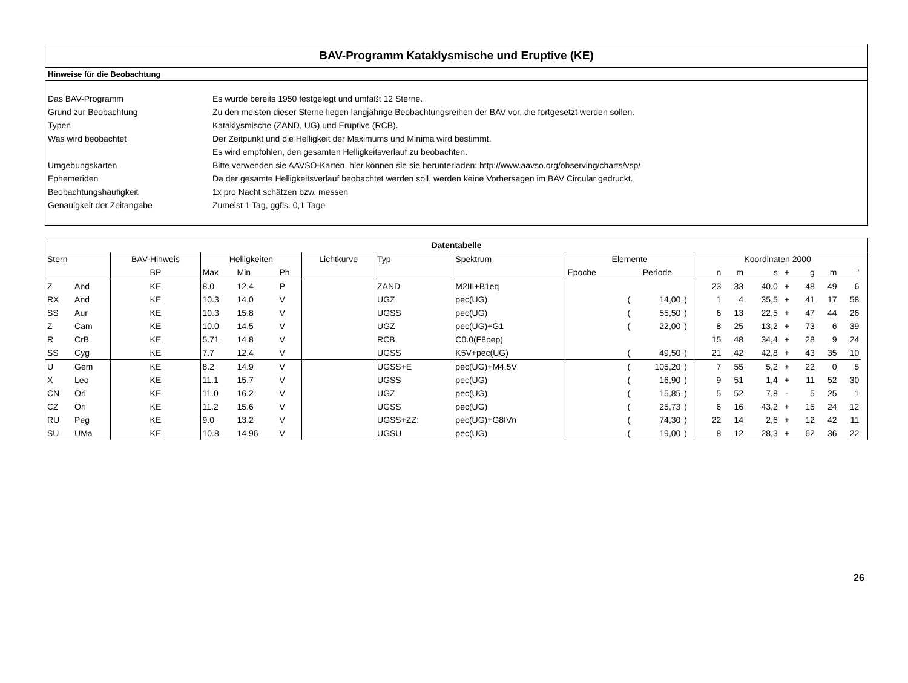BAV-Programm Kataklysmische und Eruptive (KE)
Hinweise für die Beobachtung
| Das BAV-Programm | Es wurde bereits 1950 festgelegt und umfaßt 12 Sterne. |
| Grund zur Beobachtung | Zu den meisten dieser Sterne liegen langjährige Beobachtungsreihen der BAV vor, die fortgesetzt werden sollen. |
| Typen | Kataklysmische (ZAND, UG) und Eruptive (RCB). |
| Was wird beobachtet | Der Zeitpunkt und die Helligkeit der Maximums und Minima wird bestimmt. |
| | Es wird empfohlen, den gesamten Helligkeitsverlauf zu beobachten. |
| Umgebungskarten | Bitte verwenden sie AAVSO-Karten, hier können sie sie herunterladen: http://www.aavso.org/observing/charts/vsp/ |
| Ephemeriden | Da der gesamte Helligkeitsverlauf beobachtet werden soll, werden keine Vorhersagen im BAV Circular gedruckt. |
| Beobachtungshäufigkeit | 1x pro Nacht schätzen bzw. messen |
| Genauigkeit der Zeitangabe | Zumeist 1 Tag, ggfls. 0,1 Tage |
| Datentabelle | | | | | | | | | | | | | | | | | | | | | |
| --- | --- | --- | --- | --- | --- | --- | --- | --- | --- | --- | --- | --- | --- | --- | --- | --- | --- | --- | --- | --- | --- |
| Stern | | BAV-Hinweis | Helligkeiten | | | Lichtkurve | Typ | Spektrum | Elemente | | | | Koordinaten 2000 | | | | | | | | |
| | | BP | Max | Min | Ph | | | | Epoche | Periode | | | | n | m | s | + | g | m | " | |
| Z | And | KE | 8.0 | 12.4 | P | | ZAND | M2III+B1eq | | | | | | 23 | 33 | 40,0 | + | 48 | 49 | 6 | |
| RX | And | KE | 10.3 | 14.0 | V | | UGZ | pec(UG) | | ( | 14,00 | ) | | 1 | 4 | 35,5 | + | 41 | 17 | 58 | |
| SS | Aur | KE | 10.3 | 15.8 | V | | UGSS | pec(UG) | | ( | 55,50 | ) | | 6 | 13 | 22,5 | + | 47 | 44 | 26 | |
| Z | Cam | KE | 10.0 | 14.5 | V | | UGZ | pec(UG)+G1 | | ( | 22,00 | ) | | 8 | 25 | 13,2 | + | 73 | 6 | 39 | |
| R | CrB | KE | 5.71 | 14.8 | V | | RCB | C0.0(F8pep) | | | | | | 15 | 48 | 34,4 | + | 28 | 9 | 24 | |
| SS | Cyg | KE | 7.7 | 12.4 | V | | UGSS | K5V+pec(UG) | | ( | 49,50 | ) | | 21 | 42 | 42,8 | + | 43 | 35 | 10 | |
| U | Gem | KE | 8.2 | 14.9 | V | | UGSS+E | pec(UG)+M4.5V | | ( | 105,20 | ) | | 7 | 55 | 5,2 | + | 22 | 0 | 5 | |
| X | Leo | KE | 11.1 | 15.7 | V | | UGSS | pec(UG) | | ( | 16,90 | ) | | 9 | 51 | 1,4 | + | 11 | 52 | 30 | |
| CN | Ori | KE | 11.0 | 16.2 | V | | UGZ | pec(UG) | | ( | 15,85 | ) | | 5 | 52 | 7,8 | - | 5 | 25 | 1 | |
| CZ | Ori | KE | 11.2 | 15.6 | V | | UGSS | pec(UG) | | ( | 25,73 | ) | | 6 | 16 | 43,2 | + | 15 | 24 | 12 | |
| RU | Peg | KE | 9.0 | 13.2 | V | | UGSS+ZZ: | pec(UG)+G8IVn | | ( | 74,30 | ) | | 22 | 14 | 2,6 | + | 12 | 42 | 11 | |
| SU | UMa | KE | 10.8 | 14.96 | V | | UGSU | pec(UG) | | ( | 19,00 | ) | | 8 | 12 | 28,3 | + | 62 | 36 | 22 | |
26